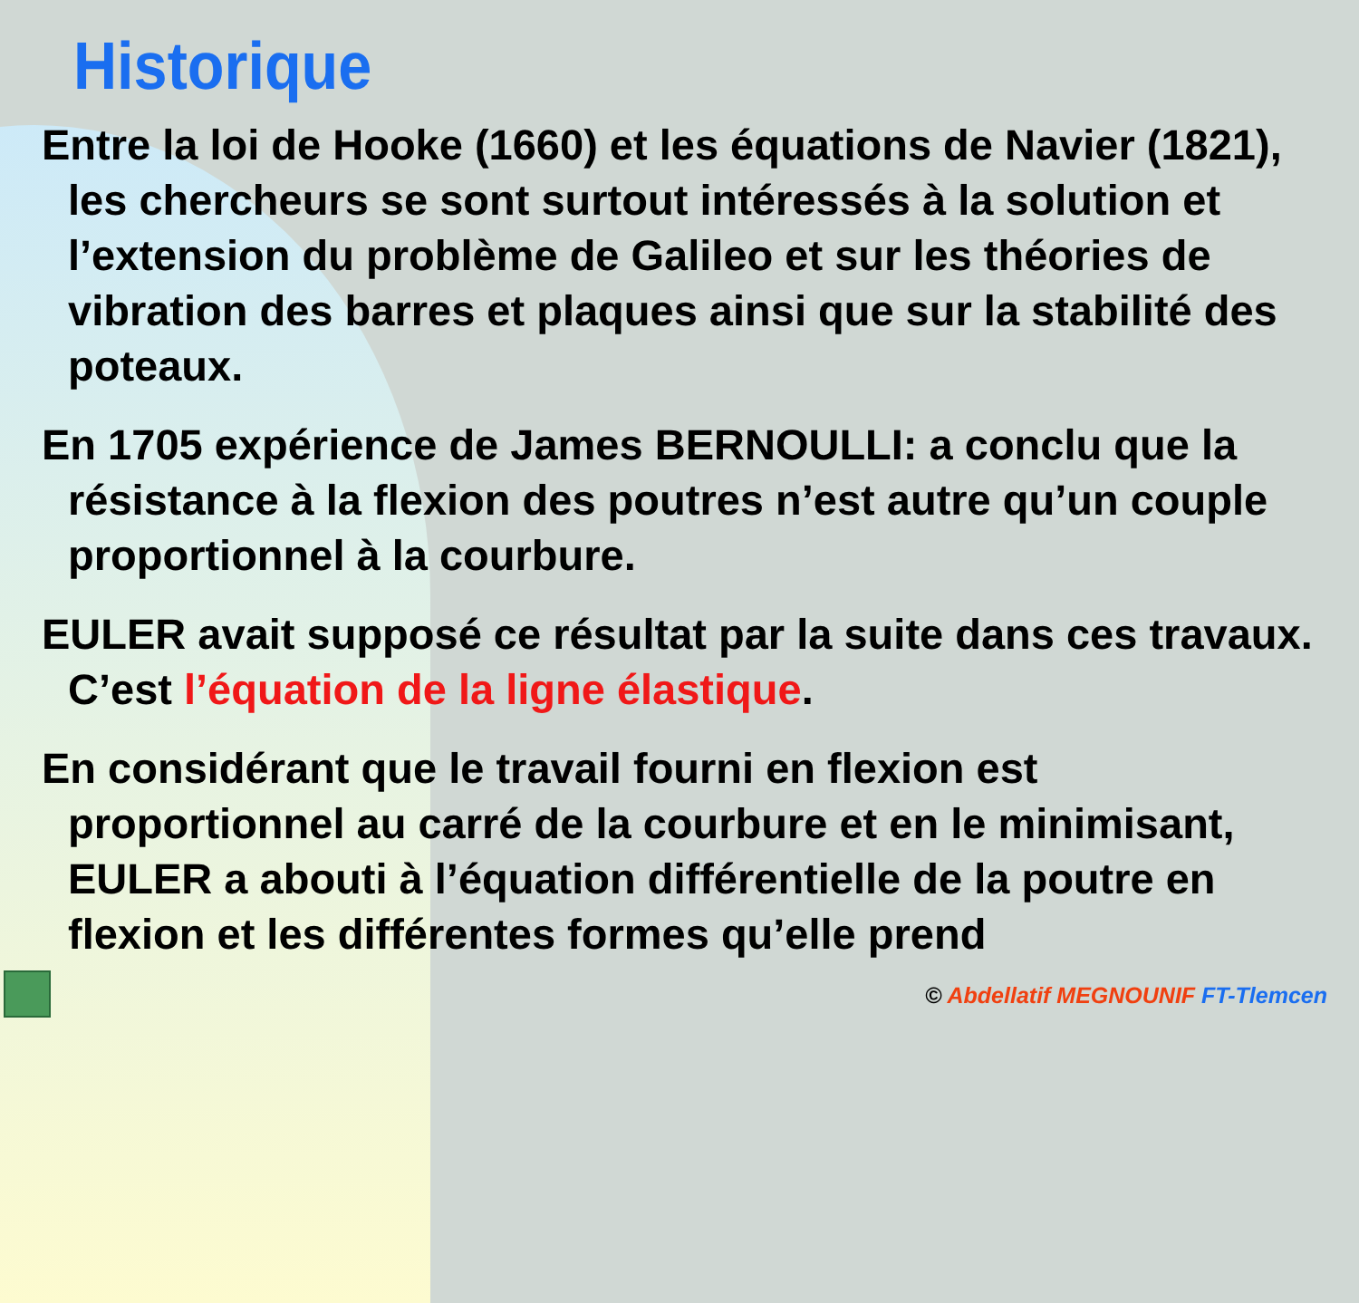Historique
Entre la loi de Hooke (1660) et les équations de Navier (1821), les chercheurs se sont surtout intéressés à la solution et l’extension du problème de Galileo et sur les théories de vibration des barres et plaques ainsi que sur la stabilité des poteaux.
En 1705 expérience de James BERNOULLI: a conclu que la résistance à la flexion des poutres n’est autre qu’un couple proportionnel à la courbure.
EULER avait supposé ce résultat par la suite dans ces travaux. C’est l’équation de la ligne élastique.
En considérant que le travail fourni en flexion est proportionnel au carré de la courbure et en le minimisant, EULER a abouti à l’équation différentielle de la poutre en flexion et les différentes formes qu’elle prend
© Abdellatif MEGNOUNIF FT-Tlemcen